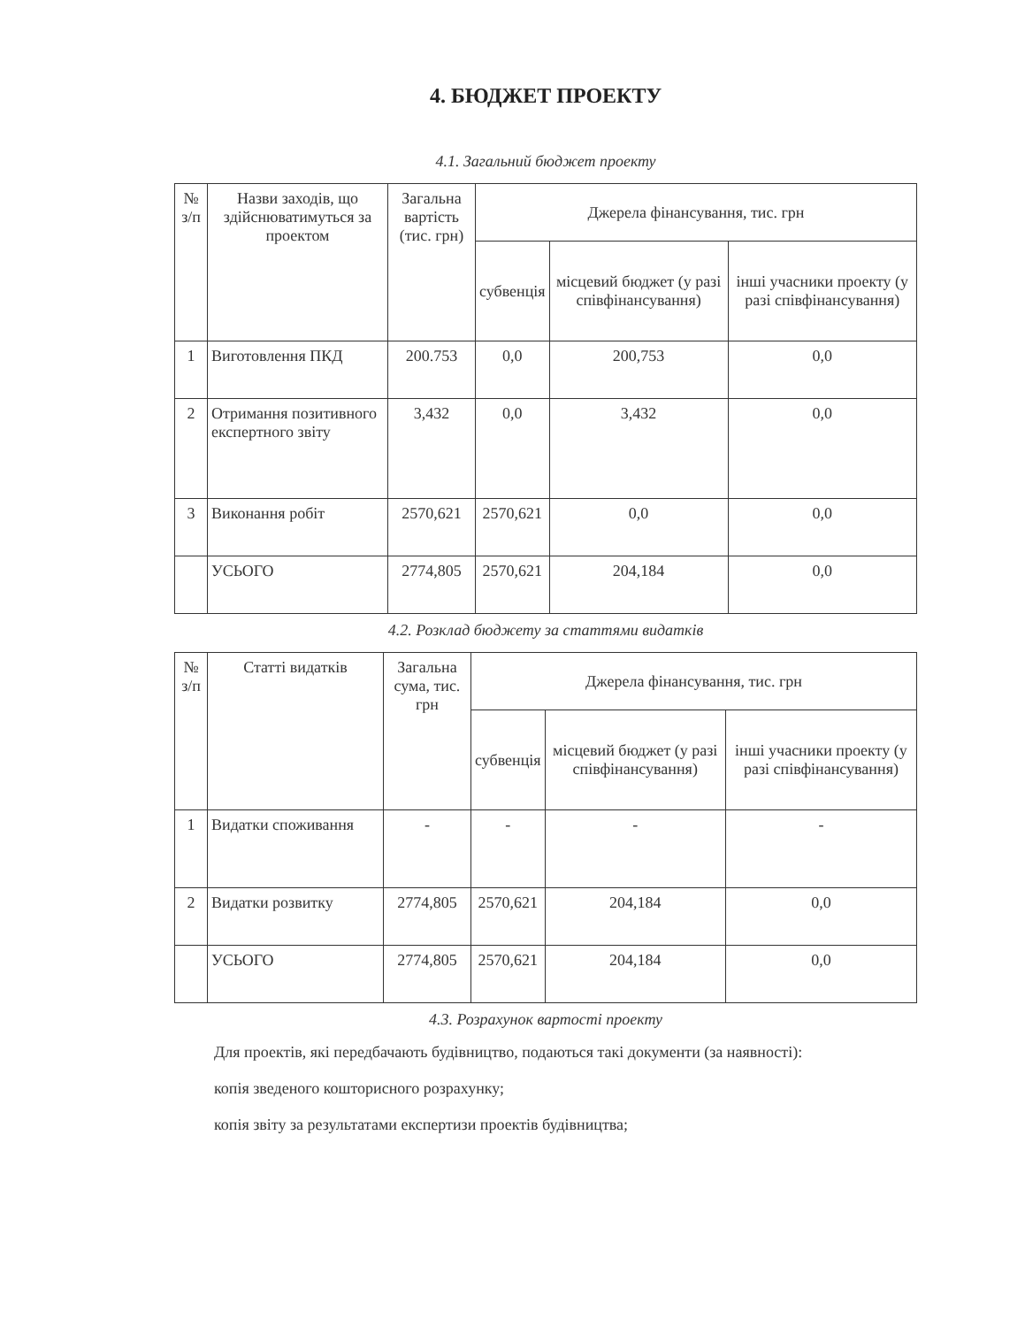4. БЮДЖЕТ ПРОЕКТУ
4.1. Загальний бюджет проекту
| № з/п | Назви заходів, що здійснюватимуться за проектом | Загальна вартість (тис. грн) | Джерела фінансування, тис. грн | | |
| --- | --- | --- | --- | --- | --- |
| | | | субвенція | місцевий бюджет (у разі співфінансування) | інші учасники проекту (у разі співфінансування) |
| 1 | Виготовлення ПКД | 200.753 | 0,0 | 200,753 | 0,0 |
| 2 | Отримання позитивного експертного звіту | 3,432 | 0,0 | 3,432 | 0,0 |
| 3 | Виконання робіт | 2570,621 | 2570,621 | 0,0 | 0,0 |
| | УСЬОГО | 2774,805 | 2570,621 | 204,184 | 0,0 |
4.2. Розклад бюджету за статтями видатків
| № з/п | Статті видатків | Загальна сума, тис. грн | Джерела фінансування, тис. грн | | |
| --- | --- | --- | --- | --- | --- |
| | | | субвенція | місцевий бюджет (у разі співфінансування) | інші учасники проекту (у разі співфінансування) |
| 1 | Видатки споживання | - | - | - | - |
| 2 | Видатки розвитку | 2774,805 | 2570,621 | 204,184 | 0,0 |
| | УСЬОГО | 2774,805 | 2570,621 | 204,184 | 0,0 |
4.3. Розрахунок вартості проекту
Для проектів, які передбачають будівництво, подаються такі документи (за наявності):
копія зведеного кошторисного розрахунку;
копія звіту за результатами експертизи проектів будівництва;